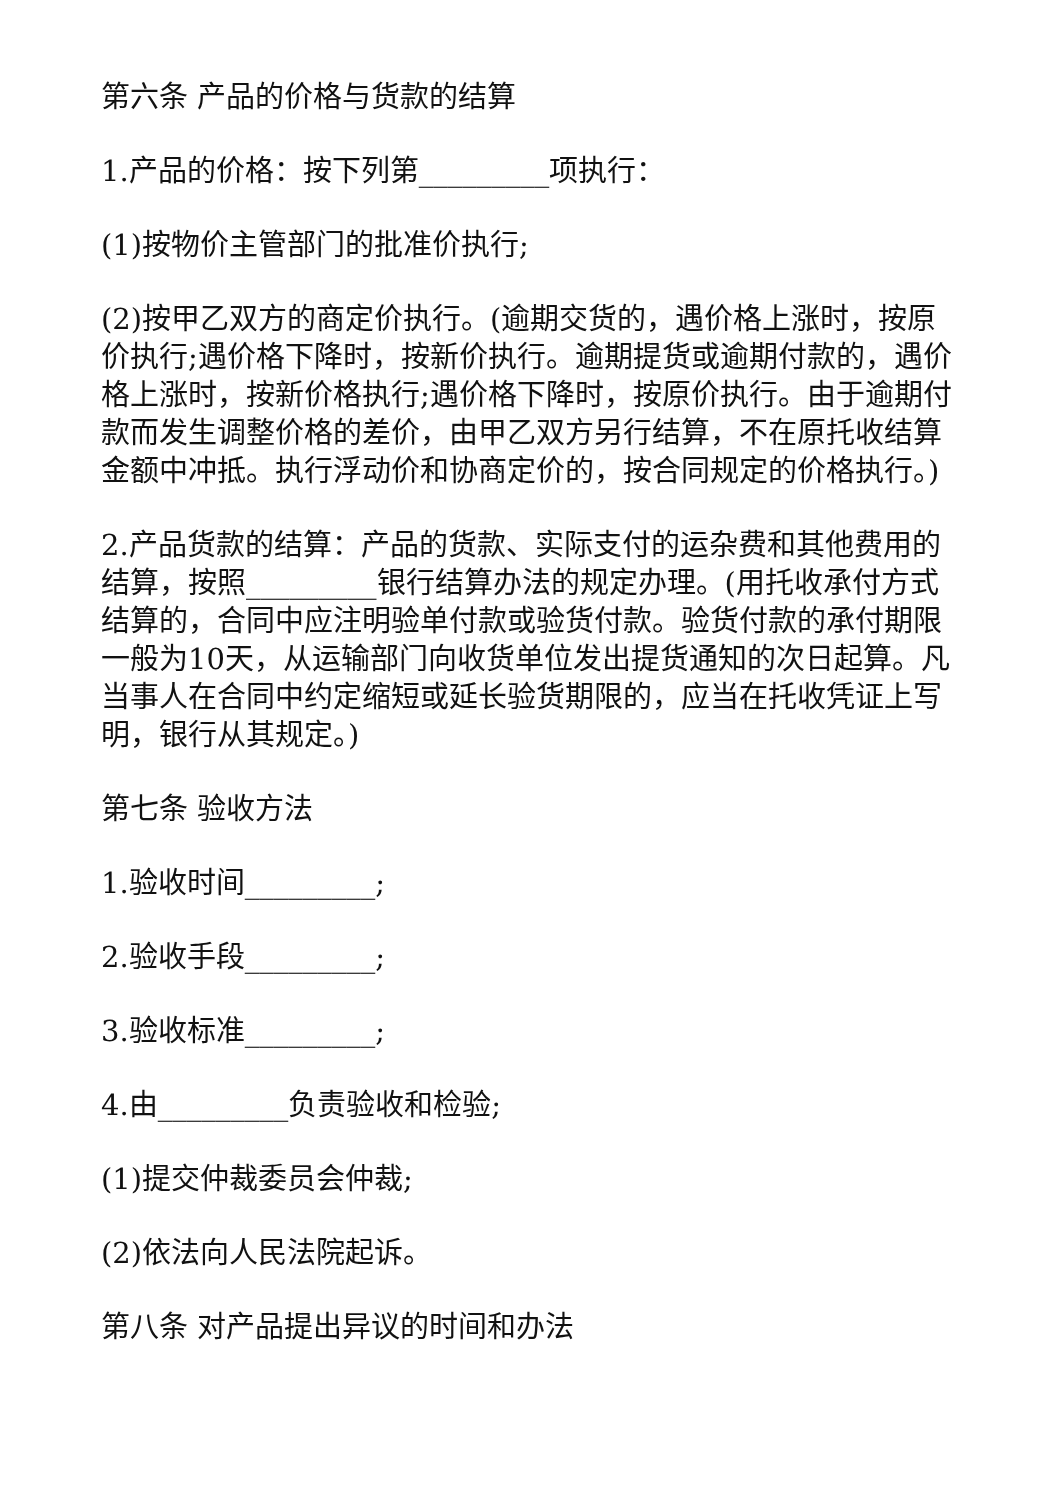第六条 产品的价格与货款的结算
1.产品的价格：按下列第_________项执行：
(1)按物价主管部门的批准价执行;
(2)按甲乙双方的商定价执行。(逾期交货的，遇价格上涨时，按原价执行;遇价格下降时，按新价执行。逾期提货或逾期付款的，遇价格上涨时，按新价格执行;遇价格下降时，按原价执行。由于逾期付款而发生调整价格的差价，由甲乙双方另行结算，不在原托收结算金额中冲抵。执行浮动价和协商定价的，按合同规定的价格执行。)
2.产品货款的结算：产品的货款、实际支付的运杂费和其他费用的结算，按照_________银行结算办法的规定办理。(用托收承付方式结算的，合同中应注明验单付款或验货付款。验货付款的承付期限一般为10天，从运输部门向收货单位发出提货通知的次日起算。凡当事人在合同中约定缩短或延长验货期限的，应当在托收凭证上写明，银行从其规定。)
第七条 验收方法
1.验收时间_________;
2.验收手段_________;
3.验收标准_________;
4.由_________负责验收和检验;
(1)提交仲裁委员会仲裁;
(2)依法向人民法院起诉。
第八条 对产品提出异议的时间和办法